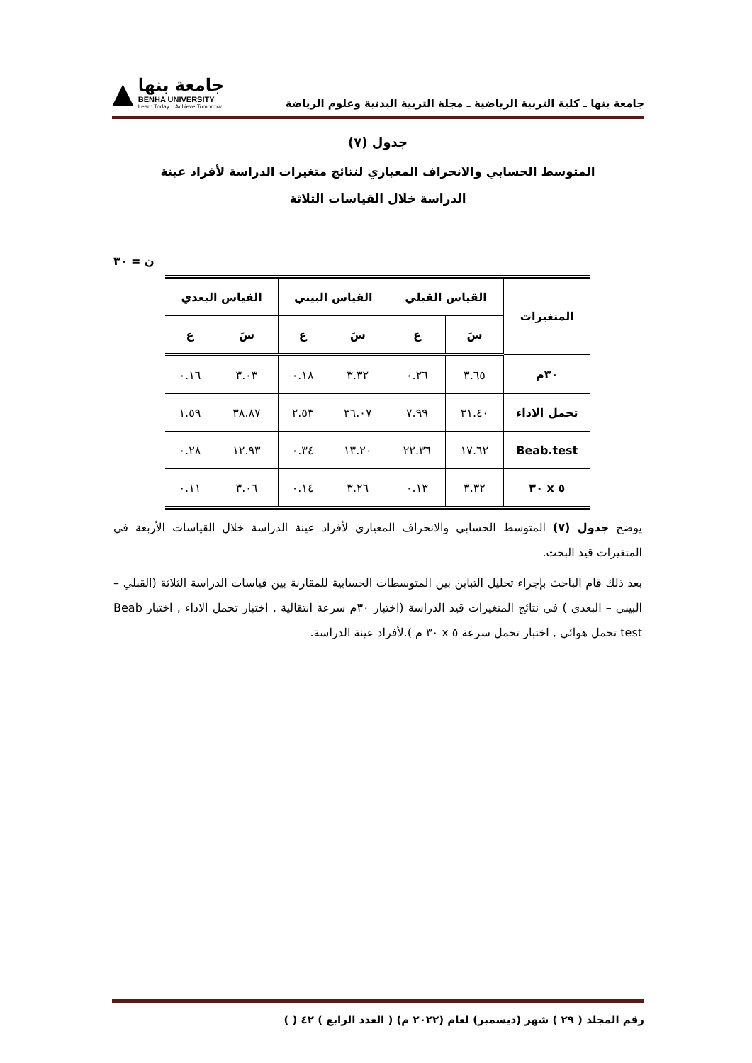جامعة بنها ـ كلية التربية الرياضية ـ مجلة التربية البدنية وعلوم الرياضة
▲
جامعة بنها
BENHA UNIVERSITY
Learn Today .. Achieve Tomorrow
جدول (٧)
المتوسط الحسابي والانحراف المعياري لنتائج متغيرات الدراسة لأفراد عينة
الدراسة خلال القياسات الثلاثة
ن = ٣٠
| المتغيرات | القياس القبلي | | القياس البيني | | القياس البعدي | |
| --- | --- | --- | --- | --- | --- | --- |
| | سَ | ع | سَ | ع | سَ | ع |
| ٣٠م | ٣.٦٥ | ٠.٢٦ | ٣.٣٢ | ٠.١٨ | ٣.٠٣ | ٠.١٦ |
| تحمل الاداء | ٣١.٤٠ | ٧.٩٩ | ٣٦.٠٧ | ٢.٥٣ | ٣٨.٨٧ | ١.٥٩ |
| Beab.test | ١٧.٦٢ | ٢٢.٣٦ | ١٣.٢٠ | ٠.٣٤ | ١٢.٩٣ | ٠.٢٨ |
| ٥ x ٣٠ | ٣.٣٢ | ٠.١٣ | ٣.٢٦ | ٠.١٤ | ٣.٠٦ | ٠.١١ |
يوضح جدول (٧) المتوسط الحسابي والانحراف المعياري لأفراد عينة الدراسة خلال القياسات الأربعة في المتغيرات قيد البحث.
بعد ذلك قام الباحث بإجراء تحليل التباين بين المتوسطات الحسابية للمقارنة بين قياسات الدراسة الثلاثة (القبلي – البيني – البعدي ) في نتائج المتغيرات قيد الدراسة (اختبار ٣٠م سرعة انتقالية , اختبار تحمل الاداء , اختبار Beab test تحمل هوائي , اختبار تحمل سرعة ٥ x ٣٠ م ).لأفراد عينة الدراسة.
رقم المجلد ( ٢٩ ) شهر (ديسمبر) لعام (٢٠٢٢ م) ( العدد الرابع ) ٤٢ ( )